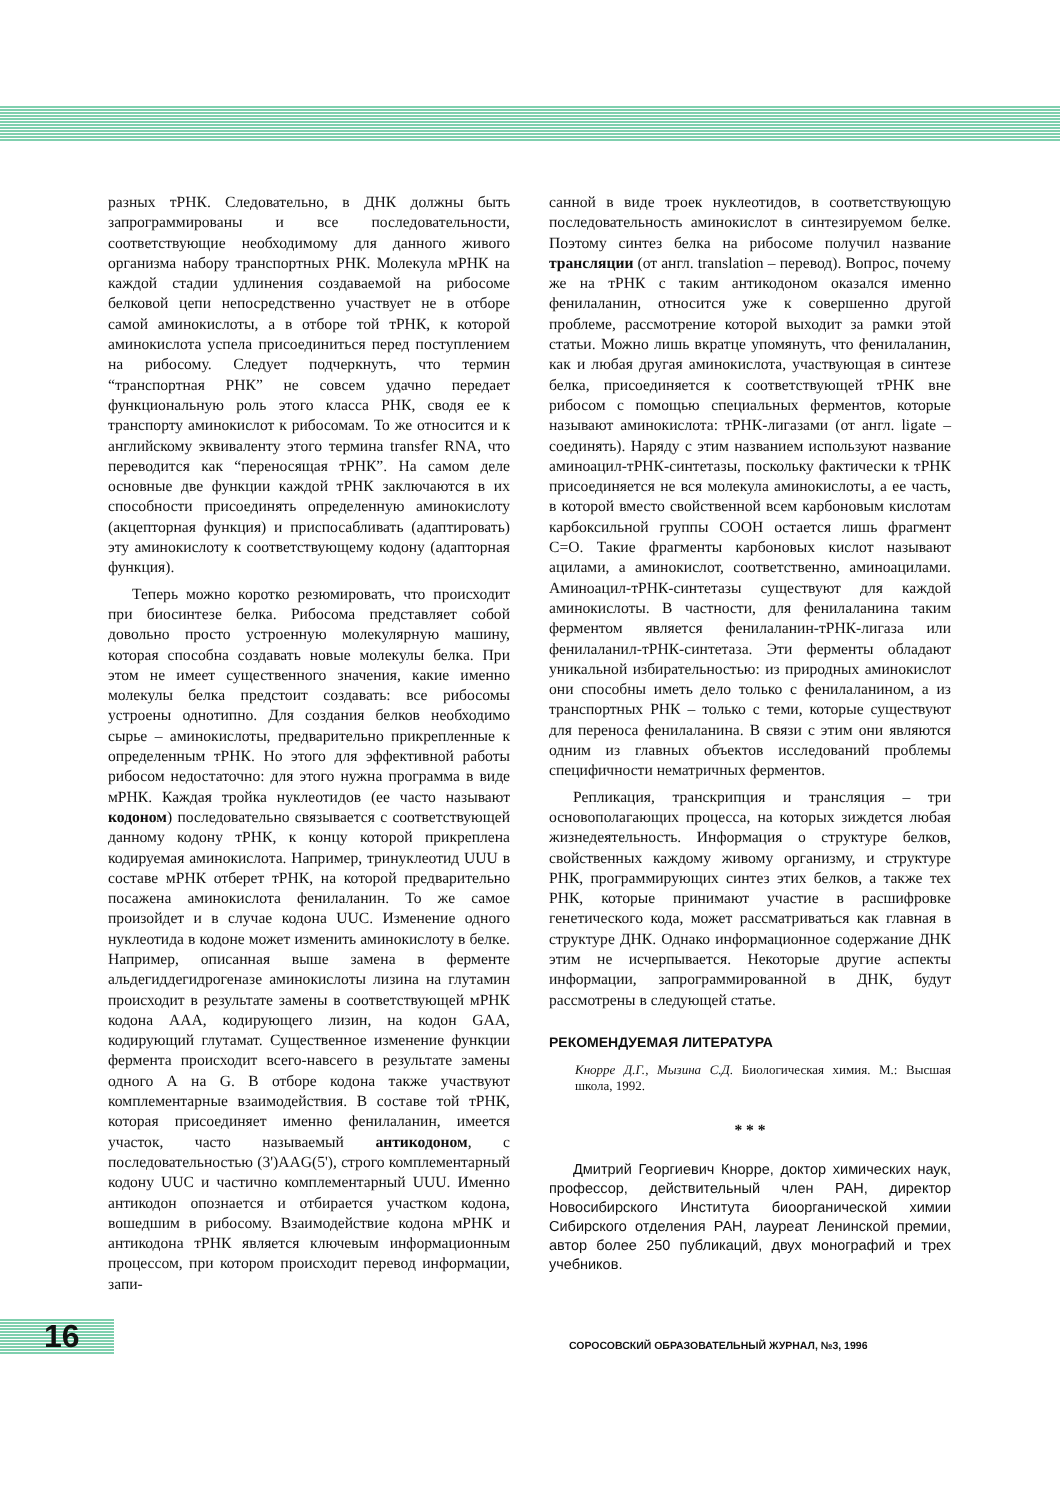разных тРНК. Следовательно, в ДНК должны быть запрограммированы и все последовательности, соответствующие необходимому для данного живого организма набору транспортных РНК. Молекула мРНК на каждой стадии удлинения создаваемой на рибосоме белковой цепи непосредственно участвует не в отборе самой аминокислоты, а в отборе той тРНК, к которой аминокислота успела присоединиться перед поступлением на рибосому. Следует подчеркнуть, что термин “транспортная РНК” не совсем удачно передает функциональную роль этого класса РНК, сводя ее к транспорту аминокислот к рибосомам. То же относится и к английскому эквиваленту этого термина transfer RNA, что переводится как “переносящая тРНК”. На самом деле основные две функции каждой тРНК заключаются в их способности присоединять определенную аминокислоту (акцепторная функция) и приспосабливать (адаптировать) эту аминокислоту к соответствующему кодону (адапторная функция).
Теперь можно коротко резюмировать, что происходит при биосинтезе белка. Рибосома представляет собой довольно просто устроенную молекулярную машину, которая способна создавать новые молекулы белка. При этом не имеет существенного значения, какие именно молекулы белка предстоит создавать: все рибосомы устроены однотипно. Для создания белков необходимо сырье – аминокислоты, предварительно прикрепленные к определенным тРНК. Но этого для эффективной работы рибосом недостаточно: для этого нужна программа в виде мРНК. Каждая тройка нуклеотидов (ее часто называют кодоном) последовательно связывается с соответствующей данному кодону тРНК, к концу которой прикреплена кодируемая аминокислота. Например, тринуклеотид UUU в составе мРНК отберет тРНК, на которой предварительно посажена аминокислота фенилаланин. То же самое произойдет и в случае кодона UUC. Изменение одного нуклеотида в кодоне может изменить аминокислоту в белке. Например, описанная выше замена в ферменте альдегиддегидрогеназе аминокислоты лизина на глутамин происходит в результате замены в соответствующей мРНК кодона AAA, кодирующего лизин, на кодон GAA, кодирующий глутамат. Существенное изменение функции фермента происходит всего-навсего в результате замены одного А на G. В отборе кодона также участвуют комплементарные взаимодействия. В составе той тРНК, которая присоединяет именно фенилаланин, имеется участок, часто называемый антикодоном, с последовательностью (3')AAG(5'), строго комплементарный кодону UUC и частично комплементарный UUU. Именно антикодон опознается и отбирается участком кодона, вошедшим в рибосому. Взаимодействие кодона мРНК и антикодона тРНК является ключевым информационным процессом, при котором происходит перевод информации, запи-
санной в виде троек нуклеотидов, в соответствующую последовательность аминокислот в синтезируемом белке. Поэтому синтез белка на рибосоме получил название трансляции (от англ. translation – перевод). Вопрос, почему же на тРНК с таким антикодоном оказался именно фенилаланин, относится уже к совершенно другой проблеме, рассмотрение которой выходит за рамки этой статьи. Можно лишь вкратце упомянуть, что фенилаланин, как и любая другая аминокислота, участвующая в синтезе белка, присоединяется к соответствующей тРНК вне рибосом с помощью специальных ферментов, которые называют аминокислота: тРНК-лигазами (от англ. ligate – соединять). Наряду с этим названием используют название аминоацил-тРНК-синтетазы, поскольку фактически к тРНК присоединяется не вся молекула аминокислоты, а ее часть, в которой вместо свойственной всем карбоновым кислотам карбоксильной группы COOH остается лишь фрагмент C=O. Такие фрагменты карбоновых кислот называют ацилами, а аминокислот, соответственно, аминоацилами. Аминоацил-тРНК-синтетазы существуют для каждой аминокислоты. В частности, для фенилаланина таким ферментом является фенилаланин-тРНК-лигаза или фенилаланил-тРНК-синтетаза. Эти ферменты обладают уникальной избирательностью: из природных аминокислот они способны иметь дело только с фенилаланином, а из транспортных РНК – только с теми, которые существуют для переноса фенилаланина. В связи с этим они являются одним из главных объектов исследований проблемы специфичности нематричных ферментов.
Репликация, транскрипция и трансляция – три основополагающих процесса, на которых зиждется любая жизнедеятельность. Информация о структуре белков, свойственных каждому живому организму, и структуре РНК, программирующих синтез этих белков, а также тех РНК, которые принимают участие в расшифровке генетического кода, может рассматриваться как главная в структуре ДНК. Однако информационное содержание ДНК этим не исчерпывается. Некоторые другие аспекты информации, запрограммированной в ДНК, будут рассмотрены в следующей статье.
РЕКОМЕНДУЕМАЯ ЛИТЕРАТУРА
Кнорре Д.Г., Мызина С.Д. Биологическая химия. М.: Высшая школа, 1992.
* * *
Дмитрий Георгиевич Кнорре, доктор химических наук, профессор, действительный член РАН, директор Новосибирского Института биоорганической химии Сибирского отделения РАН, лауреат Ленинской премии, автор более 250 публикаций, двух монографий и трех учебников.
16
СОРОСОВСКИЙ ОБРАЗОВАТЕЛЬНЫЙ ЖУРНАЛ, №3, 1996